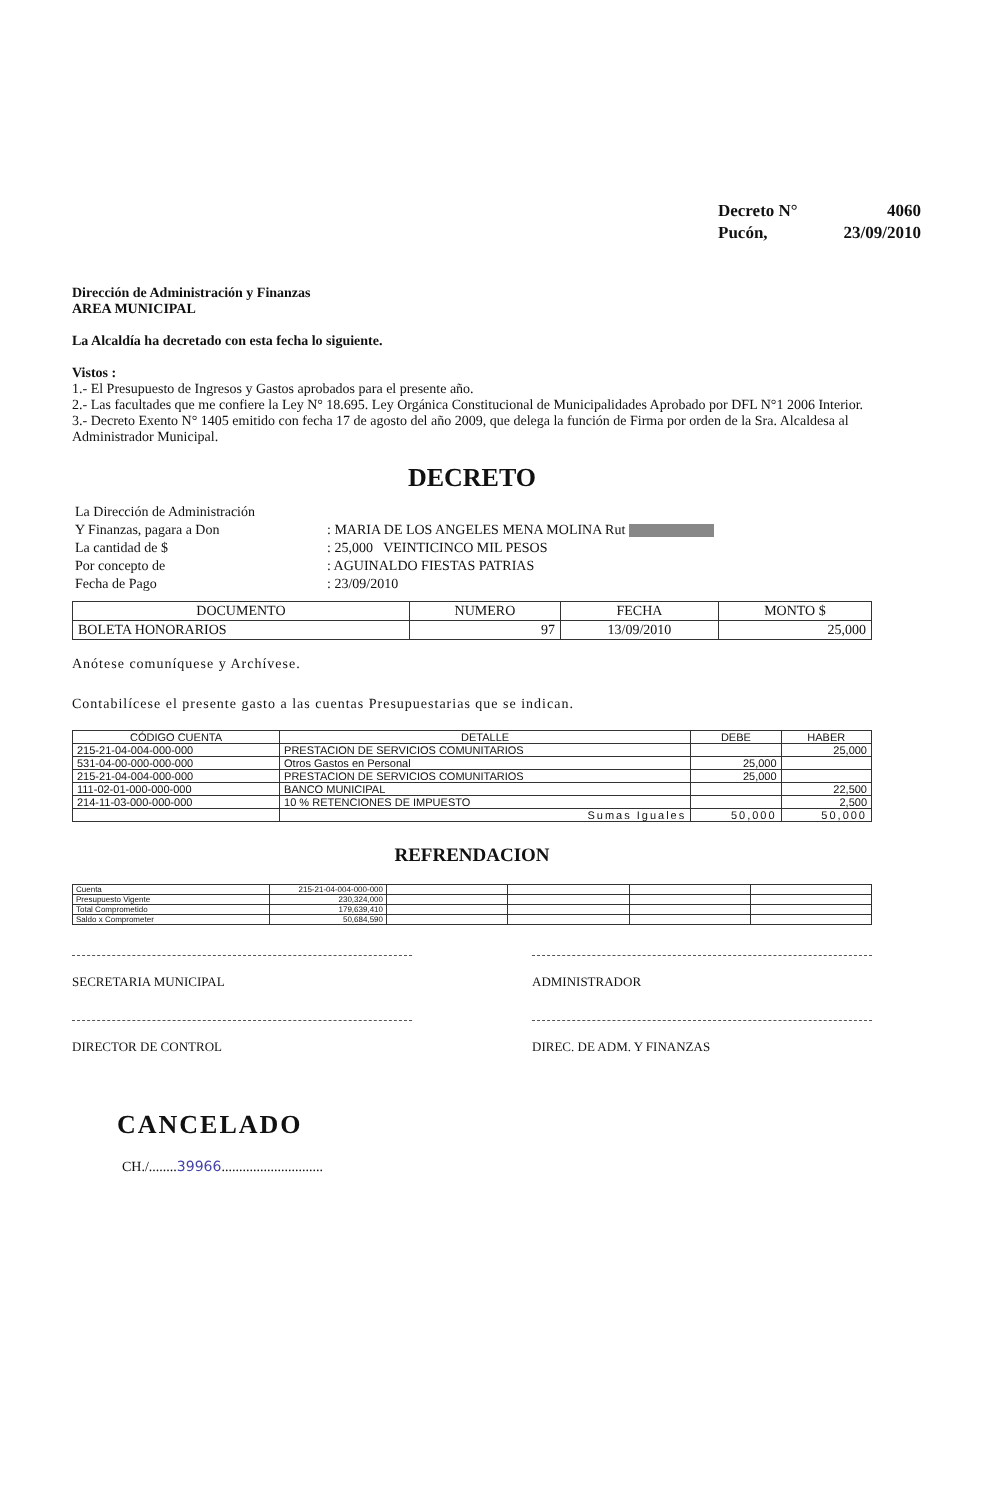| Decreto N° | 4060 |
| Pucón, | 23/09/2010 |
Dirección de Administración y Finanzas
AREA MUNICIPAL
La Alcaldía ha decretado con esta fecha lo siguiente.
Vistos :
1.- El Presupuesto de Ingresos y Gastos aprobados para el presente año.
2.- Las facultades que me confiere la Ley N° 18.695. Ley Orgánica Constitucional de Municipalidades Aprobado por DFL N°1 2006 Interior.
3.- Decreto Exento N° 1405 emitido con fecha 17 de agosto del año 2009, que delega la función de Firma por orden de la Sra. Alcaldesa al Administrador Municipal.
DECRETO
| La Dirección de Administración | |
| Y Finanzas, pagara a Don | : MARIA DE LOS ANGELES MENA MOLINA Rut |
| La cantidad de $ | : 25,000 VEINTICINCO MIL PESOS |
| Por concepto de | : AGUINALDO FIESTAS PATRIAS |
| Fecha de Pago | : 23/09/2010 |
| DOCUMENTO | NUMERO | FECHA | MONTO $ |
| BOLETA HONORARIOS | 97 | 13/09/2010 | 25,000 |
Anótese comuníquese y Archívese.
Contabilícese el presente gasto a las cuentas Presupuestarias que se indican.
| CÓDIGO CUENTA | DETALLE | DEBE | HABER |
| 215-21-04-004-000-000 | PRESTACION DE SERVICIOS COMUNITARIOS | | 25,000 |
| 531-04-00-000-000-000 | Otros Gastos en Personal | 25,000 | |
| 215-21-04-004-000-000 | PRESTACION DE SERVICIOS COMUNITARIOS | 25,000 | |
| 111-02-01-000-000-000 | BANCO MUNICIPAL | | 22,500 |
| 214-11-03-000-000-000 | 10 % RETENCIONES DE IMPUESTO | | 2,500 |
| | Sumas Iguales | 50,000 | 50,000 |
REFRENDACION
| Cuenta | 215-21-04-004-000-000 | | | | |
| Presupuesto Vigente | 230,324,000 | | | | |
| Total Comprometido | 179,639,410 | | | | |
| Saldo x Comprometer | 50,684,590 | | | | |
SECRETARIA MUNICIPAL ADMINISTRADOR
DIRECTOR DE CONTROL DIREC. DE ADM. Y FINANZAS
CANCELADO
CH./........39966.............................